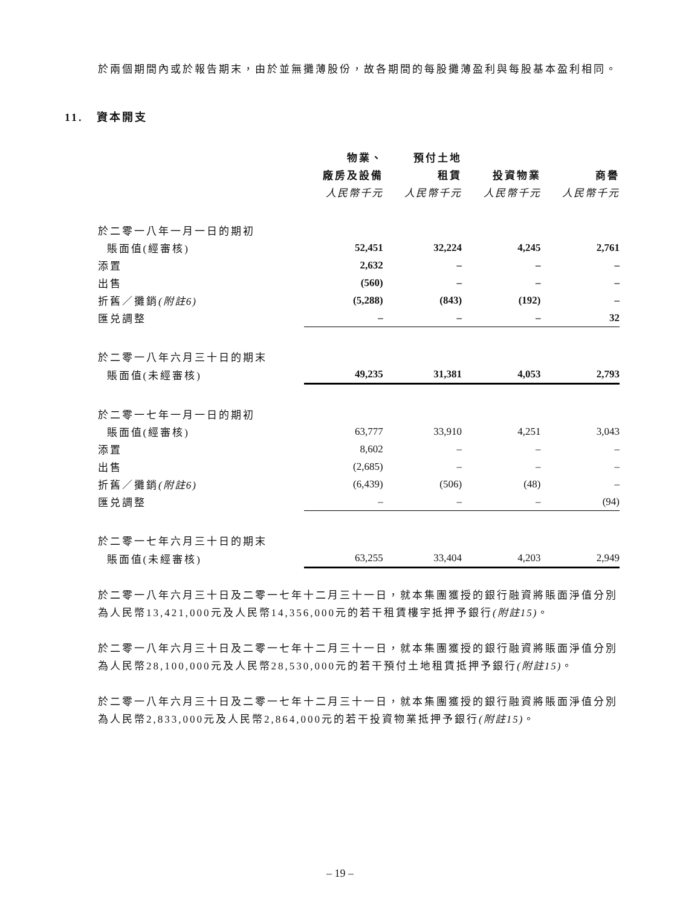於兩個期間內或於報告期末，由於並無攤薄股份，故各期間的每股攤薄盈利與每股基本盈利相同。
11. 資本開支
| | 物業、 | 預付土地 | | |
| --- | --- | --- | --- | --- |
| | 廠房及設備 | 租賃 | 投資物業 | 商譽 |
| | 人民幣千元 | 人民幣千元 | 人民幣千元 | 人民幣千元 |
| 於二零一八年一月一日的期初 | | | | |
| 賬面值(經審核) | 52,451 | 32,224 | 4,245 | 2,761 |
| 添置 | 2,632 | – | – | – |
| 出售 | (560) | – | – | – |
| 折舊／攤銷 (附註6) | (5,288) | (843) | (192) | – |
| 匯兑調整 | – | – | – | 32 |
| 於二零一八年六月三十日的期末 | | | | |
| 賬面值(未經審核) | 49,235 | 31,381 | 4,053 | 2,793 |
| 於二零一七年一月一日的期初 | | | | |
| 賬面值(經審核) | 63,777 | 33,910 | 4,251 | 3,043 |
| 添置 | 8,602 | – | – | – |
| 出售 | (2,685) | – | – | – |
| 折舊／攤銷 (附註6) | (6,439) | (506) | (48) | – |
| 匯兑調整 | – | – | – | (94) |
| 於二零一七年六月三十日的期末 | | | | |
| 賬面值(未經審核) | 63,255 | 33,404 | 4,203 | 2,949 |
於二零一八年六月三十日及二零一七年十二月三十一日，就本集團獲授的銀行融資將賬面淨值分別為人民幣13,421,000元及人民幣14,356,000元的若干租賃樓宇抵押予銀行(附註15)。
於二零一八年六月三十日及二零一七年十二月三十一日，就本集團獲授的銀行融資將賬面淨值分別為人民幣28,100,000元及人民幣28,530,000元的若干預付土地租賃抵押予銀行(附註15)。
於二零一八年六月三十日及二零一七年十二月三十一日，就本集團獲授的銀行融資將賬面淨值分別為人民幣2,833,000元及人民幣2,864,000元的若干投資物業抵押予銀行(附註15)。
– 19 –